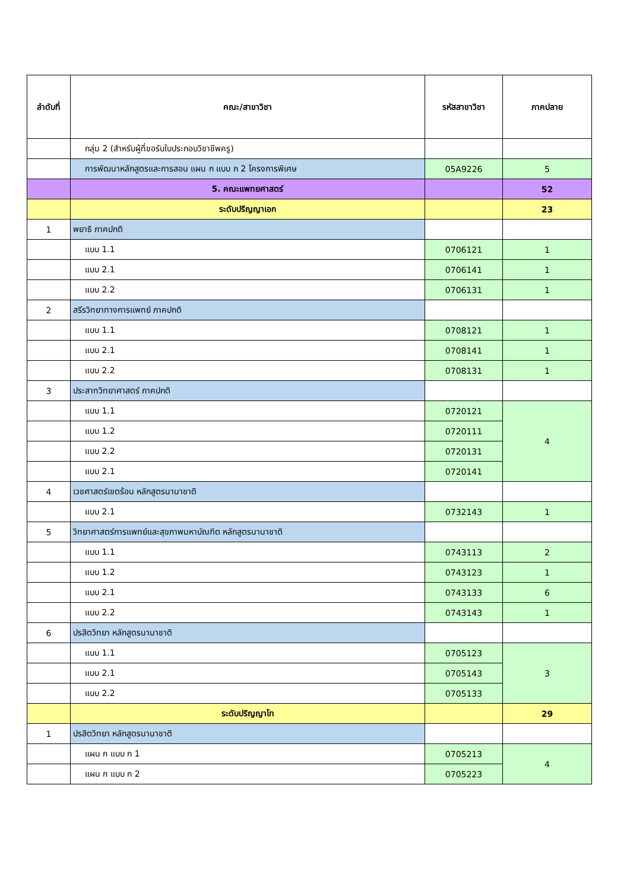| ลำดับที่ | คณะ/สาขาวิชา | รหัสสาขาวิชา | ภาคปลาย |
| --- | --- | --- | --- |
| | กลุ่ม 2 (สำหรับผู้ที่ขอรับใบประกอบวิชาชีพครู) | | |
| | การพัฒนาหลักสูตรและการสอน แผน ก แบบ ก 2 โครงการพิเศษ | 05A9226 | 5 |
| | 5. คณะแพทยศาสตร์ | | 52 |
| | ระดับปริญญาเอก | | 23 |
| 1 | พยาธิ ภาคปกติ | | |
| | แบบ 1.1 | 0706121 | 1 |
| | แบบ 2.1 | 0706141 | 1 |
| | แบบ 2.2 | 0706131 | 1 |
| 2 | สรีรวิทยาทางการแพทย์ ภาคปกติ | | |
| | แบบ 1.1 | 0708121 | 1 |
| | แบบ 2.1 | 0708141 | 1 |
| | แบบ 2.2 | 0708131 | 1 |
| 3 | ประสาทวิทยาศาสตร์ ภาคปกติ | | |
| | แบบ 1.1 | 0720121 | 4 |
| | แบบ 1.2 | 0720111 | |
| | แบบ 2.2 | 0720131 | |
| | แบบ 2.1 | 0720141 | |
| 4 | เวชศาสตร์เขตร้อน หลักสูตรนานาชาติ | | |
| | แบบ 2.1 | 0732143 | 1 |
| 5 | วิทยาศาสตร์การแพทย์และสุขภาพมหาบัณฑิต หลักสูตรนานาชาติ | | |
| | แบบ 1.1 | 0743113 | 2 |
| | แบบ 1.2 | 0743123 | 1 |
| | แบบ 2.1 | 0743133 | 6 |
| | แบบ 2.2 | 0743143 | 1 |
| 6 | ปรสิตวิทยา หลักสูตรนานาชาติ | | |
| | แบบ 1.1 | 0705123 | 3 |
| | แบบ 2.1 | 0705143 | |
| | แบบ 2.2 | 0705133 | |
| | ระดับปริญญาโท | | 29 |
| 1 | ปรสิตวิทยา หลักสูตรนานาชาติ | | |
| | แผน ก แบบ ก 1 | 0705213 | 4 |
| | แผน ก แบบ ก 2 | 0705223 | |